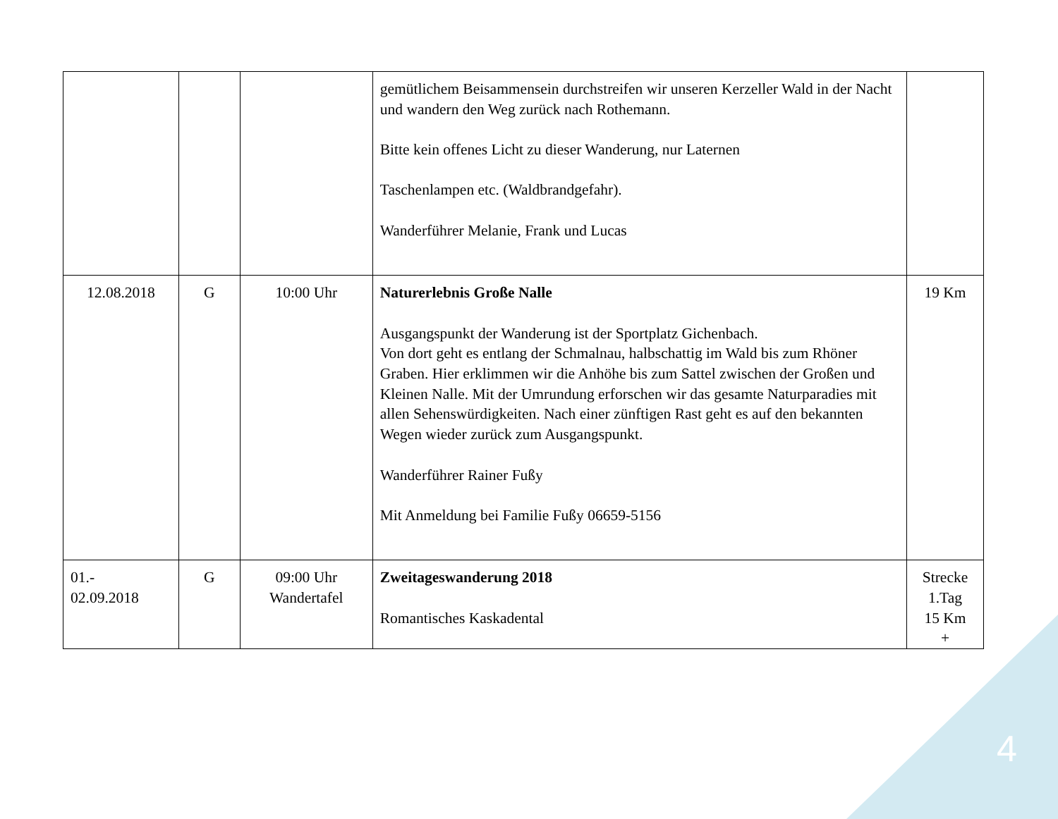| | | | gemütlichem Beisammensein durchstreifen wir unseren Kerzeller Wald in der Nacht und wandern den Weg zurück nach Rothemann. Bitte kein offenes Licht zu dieser Wanderung, nur Laternen Taschenlampen etc. (Waldbrandgefahr). Wanderführer Melanie, Frank und Lucas | |
| 12.08.2018 | G | 10:00 Uhr | Naturerlebnis Große Nalle Ausgangspunkt der Wanderung ist der Sportplatz Gichenbach. Von dort geht es entlang der Schmalnau, halbschattig im Wald bis zum Rhöner Graben. Hier erklimmen wir die Anhöhe bis zum Sattel zwischen der Großen und Kleinen Nalle. Mit der Umrundung erforschen wir das gesamte Naturparadies mit allen Sehenswürdigkeiten. Nach einer zünftigen Rast geht es auf den bekannten Wegen wieder zurück zum Ausgangspunkt. Wanderführer Rainer Fußy Mit Anmeldung bei Familie Fußy 06659-5156 | 19 Km |
| 01.- 02.09.2018 | G | 09:00 Uhr Wandertafel | Zweitageswanderung 2018 Romantisches Kaskadental | Strecke 1.Tag 15 Km + |
4